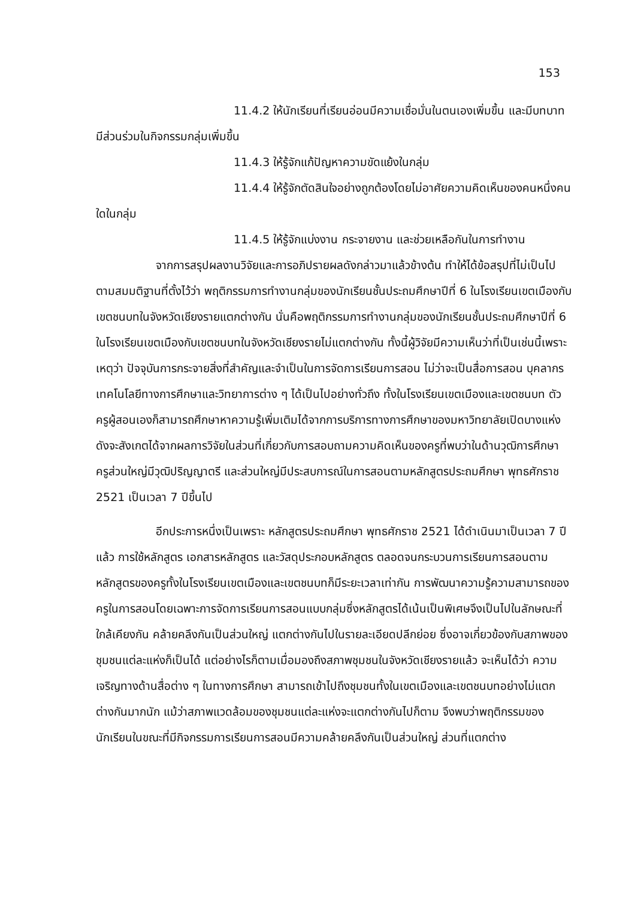153
11.4.2 ให้นักเรียนที่เรียนอ่อนมีความเชื่อมั่นในตนเองเพิ่มขึ้น และมีบทบาท มีส่วนร่วมในกิจกรรมกลุ่มเพิ่มขึ้น
11.4.3 ให้รู้จักแก้ปัญหาความขัดแย้งในกลุ่ม
11.4.4 ให้รู้จักตัดสินใจอย่างถูกต้องโดยไม่อาศัยความคิดเห็นของคนหนึ่งคนใดในกลุ่ม
11.4.5 ให้รู้จักแบ่งงาน กระจายงาน และช่วยเหลือกันในการทำงาน
จากการสรุปผลงานวิจัยและการอภิปรายผลดังกล่าวมาแล้วข้างต้น ทำให้ได้ข้อสรุปที่ไม่เป็นไปตามสมมติฐานที่ตั้งไว้ว่า พฤติกรรมการทำงานกลุ่มของนักเรียนชั้นประถมศึกษาปีที่ 6 ในโรงเรียนเขตเมืองกับเขตชนบทในจังหวัดเชียงรายแตกต่างกัน นั่นคือพฤติกรรมการทำงานกลุ่มของนักเรียนชั้นประถมศึกษาปีที่ 6 ในโรงเรียนเขตเมืองกับเขตชนบทในจังหวัดเชียงรายไม่แตกต่างกัน ทั้งนี้ผู้วิจัยมีความเห็นว่าที่เป็นเช่นนี้เพราะเหตุว่า ปัจจุบันการกระจายสิ่งที่สำคัญและจำเป็นในการจัดการเรียนการสอน ไม่ว่าจะเป็นสื่อการสอน บุคลากร เทคโนโลยีทางการศึกษาและวิทยาการต่าง ๆ ได้เป็นไปอย่างทั่วถึง ทั้งในโรงเรียนเขตเมืองและเขตชนบท ตัวครูผู้สอนเองก็สามารถศึกษาหาความรู้เพิ่มเติมได้จากการบริการทางการศึกษาของมหาวิทยาลัยเปิดบางแห่ง ดังจะสังเกตได้จากผลการวิจัยในส่วนที่เกี่ยวกับการสอบถามความคิดเห็นของครูที่พบว่าในด้านวุฒิการศึกษา ครูส่วนใหญ่มีวุฒิปริญญาตรี และส่วนใหญ่มีประสบการณ์ในการสอนตามหลักสูตรประถมศึกษา พุทธศักราช 2521 เป็นเวลา 7 ปีขึ้นไป
อีกประการหนึ่งเป็นเพราะ หลักสูตรประถมศึกษา พุทธศักราช 2521 ได้ดำเนินมาเป็นเวลา 7 ปีแล้ว การใช้หลักสูตร เอกสารหลักสูตร และวัสดุประกอบหลักสูตร ตลอดจนกระบวนการเรียนการสอนตามหลักสูตรของครูทั้งในโรงเรียนเขตเมืองและเขตชนบทก็มีระยะเวลาเท่ากัน การพัฒนาความรู้ความสามารถของครูในการสอนโดยเฉพาะการจัดการเรียนการสอนแบบกลุ่มซึ่งหลักสูตรได้เน้นเป็นพิเศษจึงเป็นไปในลักษณะที่ใกล้เคียงกัน คล้ายคลึงกันเป็นส่วนใหญ่ แตกต่างกันไปในรายละเอียดปลีกย่อย ซึ่งอาจเกี่ยวข้องกับสภาพของชุมชนแต่ละแห่งก็เป็นได้ แต่อย่างไรก็ตามเมื่อมองถึงสภาพชุมชนในจังหวัดเชียงรายแล้ว จะเห็นได้ว่า ความเจริญทางด้านสื่อต่าง ๆ ในทางการศึกษา สามารถเข้าไปถึงชุมชนทั้งในเขตเมืองและเขตชนบทอย่างไม่แตกต่างกันมากนัก แม้ว่าสภาพแวดล้อมของชุมชนแต่ละแห่งจะแตกต่างกันไปก็ตาม จึงพบว่าพฤติกรรมของนักเรียนในขณะที่มีกิจกรรมการเรียนการสอนมีความคล้ายคลึงกันเป็นส่วนใหญ่ ส่วนที่แตกต่าง